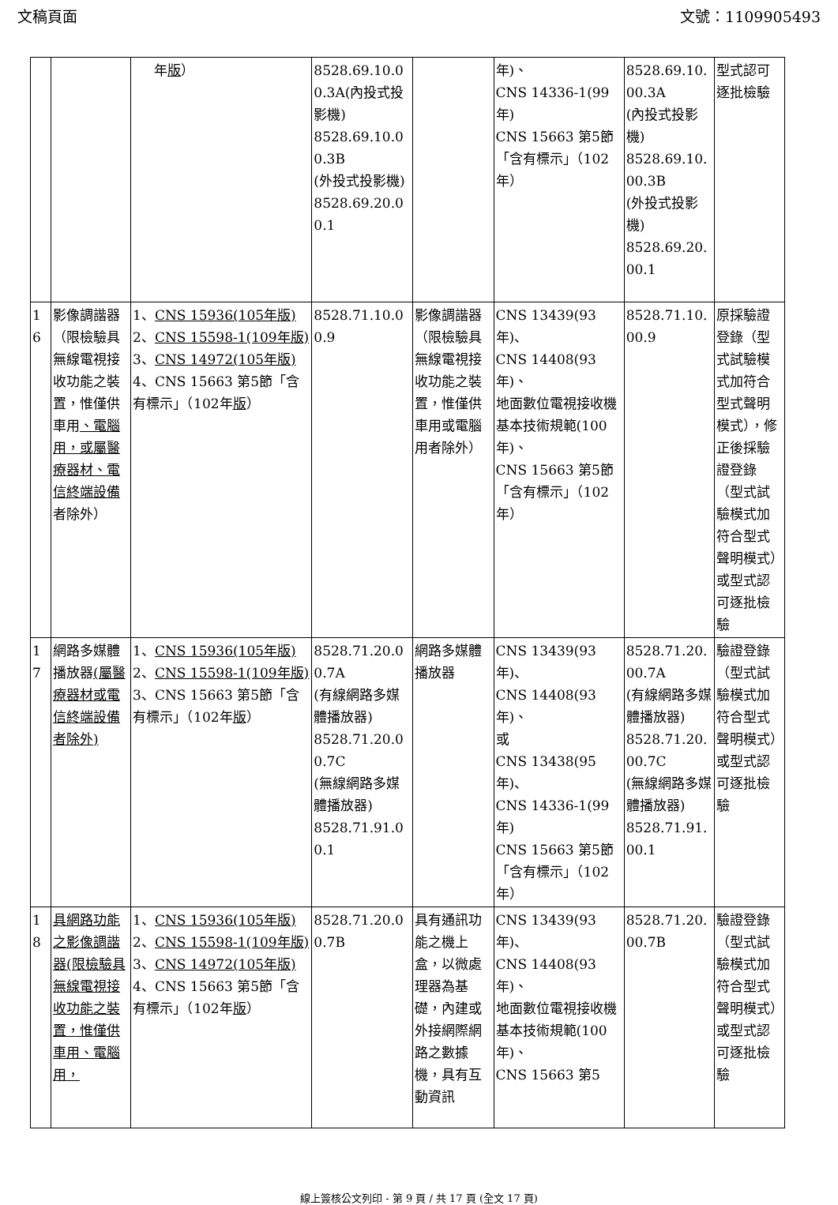文稿頁面 文號：1109905493
| | | 年 版 ） | 8528.69.10.00.3A(內投式投影機) 8528.69.10.00.3B (外投式投影機) 8528.69.20.00.1 | | 年)、 CNS 14336-1(99年) CNS 15663 第5節「含有標示」（102年） | 8528.69.10.00.3A (內投式投影機) 8528.69.10.00.3B (外投式投影機) 8528.69.20.00.1 | 型式認可逐批檢驗 |
| 16 | 影像調諧器（限檢驗具無線電視接收功能之裝置，惟僅供車用 、電腦用，或屬醫療器材、電信終端設備 者除外） | 1、 CNS 15936(105年版) 2、 CNS 15598-1(109年版) 3、 CNS 14972(105年版) 4、CNS 15663 第5節「含有標示」（102年 版 ） | 8528.71.10.00.9 | 影像調諧器（限檢驗具無線電視接收功能之裝置，惟僅供車用或電腦用者除外） | CNS 13439(93年)、 CNS 14408(93年)、 地面數位電視接收機基本技術規範(100年)、 CNS 15663 第5節「含有標示」（102年） | 8528.71.10.00.9 | 原採驗證登錄（型式試驗模式加符合型式聲明模式），修正後採驗證登錄（型式試驗模式加符合型式聲明模式）或型式認可逐批檢驗 |
| 17 | 網路多媒體播放器 (屬醫療器材或電信終端設備者除外) | 1、 CNS 15936(105年版) 2、 CNS 15598-1(109年版) 3、CNS 15663 第5節「含有標示」（102年 版 ） | 8528.71.20.00.7A (有線網路多媒體播放器) 8528.71.20.00.7C (無線網路多媒體播放器) 8528.71.91.00.1 | 網路多媒體播放器 | CNS 13439(93年)、 CNS 14408(93年)、 或 CNS 13438(95年)、 CNS 14336-1(99年) CNS 15663 第5節「含有標示」（102年） | 8528.71.20.00.7A (有線網路多媒體播放器) 8528.71.20.00.7C (無線網路多媒體播放器) 8528.71.91.00.1 | 驗證登錄（型式試驗模式加符合型式聲明模式）或型式認可逐批檢驗 |
| 18 | 具網路功能之影像調諧器(限檢驗具無線電視接收功能之裝置，惟僅供車用、電腦用， | 1、 CNS 15936(105年版) 2、 CNS 15598-1(109年版) 3、 CNS 14972(105年版) 4、CNS 15663 第5節「含有標示」（102年 版 ） | 8528.71.20.00.7B | 具有通訊功能之機上盒，以微處理器為基礎，內建或外接網際網路之數據機，具有互動資訊 | CNS 13439(93年)、 CNS 14408(93年)、 地面數位電視接收機基本技術規範(100年)、 CNS 15663 第5 | 8528.71.20.00.7B | 驗證登錄（型式試驗模式加符合型式聲明模式）或型式認可逐批檢驗 |
線上簽核公文列印 - 第 9 頁 / 共 17 頁 (全文 17 頁)